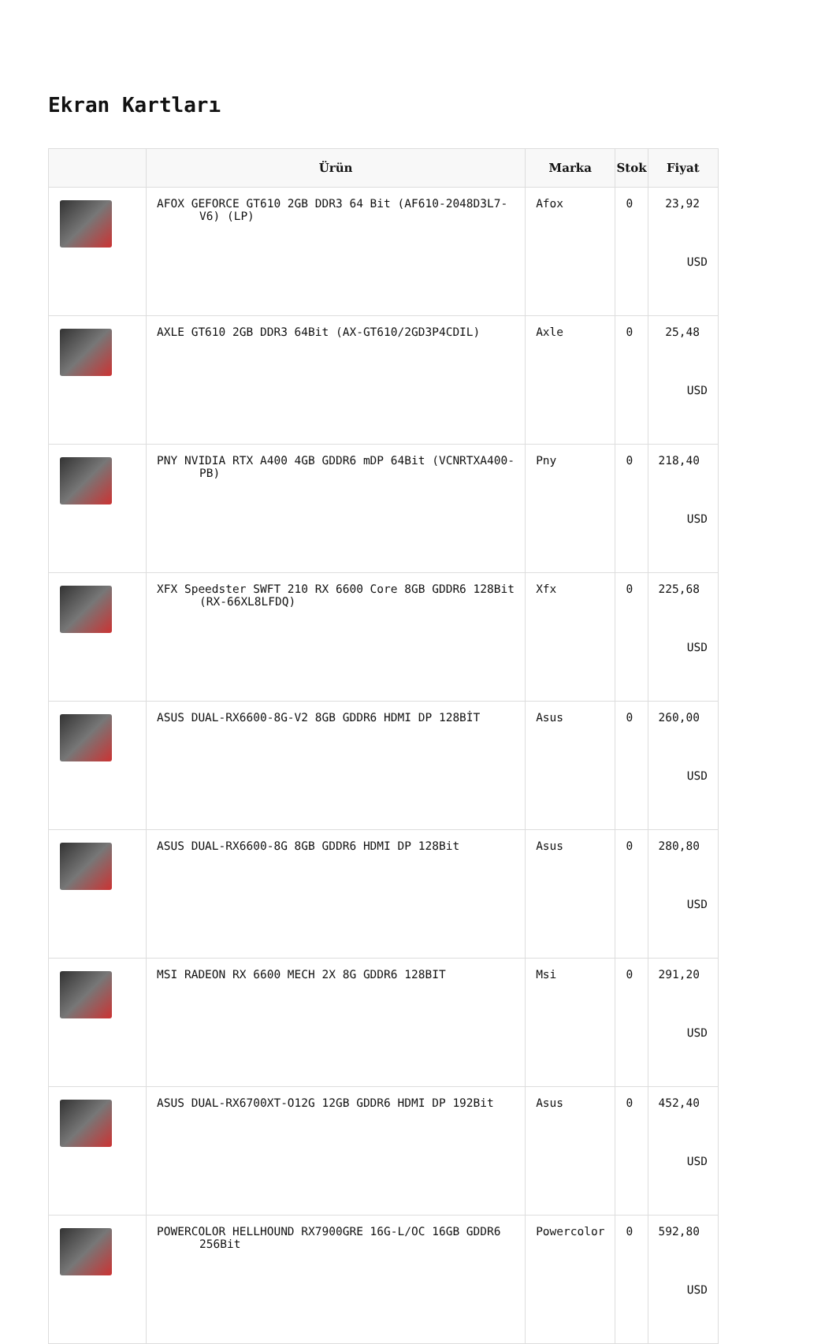Ekran Kartları
| | Ürün | Marka | Stok | Fiyat |
| --- | --- | --- | --- | --- |
| | AFOX GEFORCE GT610 2GB DDR3 64 Bit (AF610-2048D3L7-V6) (LP) | Afox | 0 | 23,92 USD |
| | AXLE GT610 2GB DDR3 64Bit (AX-GT610/2GD3P4CDIL) | Axle | 0 | 25,48 USD |
| | PNY NVIDIA RTX A400 4GB GDDR6 mDP 64Bit (VCNRTXA400-PB) | Pny | 0 | 218,40 USD |
| | XFX Speedster SWFT 210 RX 6600 Core 8GB GDDR6 128Bit (RX-66XL8LFDQ) | Xfx | 0 | 225,68 USD |
| | ASUS DUAL-RX6600-8G-V2 8GB GDDR6 HDMI DP 128BİT | Asus | 0 | 260,00 USD |
| | ASUS DUAL-RX6600-8G 8GB GDDR6 HDMI DP 128Bit | Asus | 0 | 280,80 USD |
| | MSI RADEON RX 6600 MECH 2X 8G GDDR6 128BIT | Msi | 0 | 291,20 USD |
| | ASUS DUAL-RX6700XT-O12G 12GB GDDR6 HDMI DP 192Bit | Asus | 0 | 452,40 USD |
| | POWERCOLOR HELLHOUND RX7900GRE 16G-L/OC 16GB GDDR6 256Bit | Powercolor | 0 | 592,80 USD |